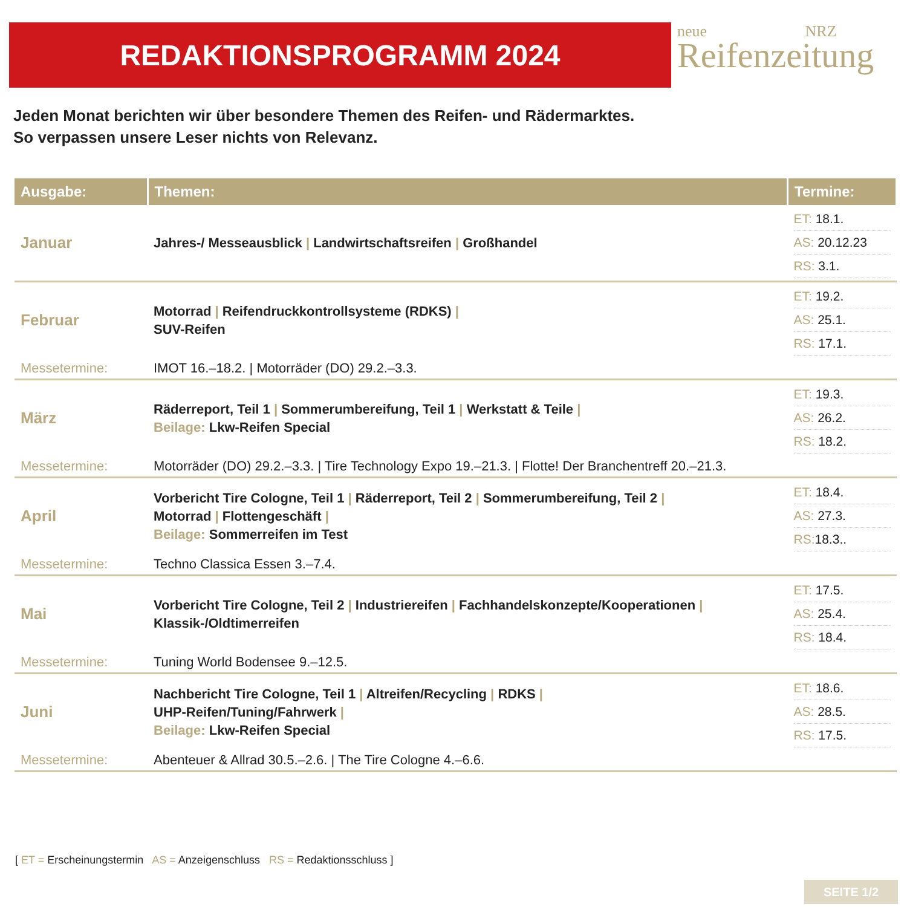REDAKTIONSPROGRAMM 2024
neue NRZ
Reifenzeitung
Jeden Monat berichten wir über besondere Themen des Reifen- und Rädermarktes.
So verpassen unsere Leser nichts von Relevanz.
| Ausgabe: | Themen: | Termine: |
| --- | --- | --- |
| Januar | Jahres-/ Messeausblick / Landwirtschaftsreifen / Großhandel | ET: 18.1. AS: 20.12.23 RS: 3.1. |
| Februar | Motorrad / Reifendruckkontrollsysteme (RDKS) / SUV-Reifen | ET: 19.2. AS: 25.1. RS: 17.1. |
| Messetermine: | IMOT 16.–18.2. / Motorräder (DO) 29.2.–3.3. | |
| März | Räderreport, Teil 1 / Sommerumbereifung, Teil 1 / Werkstatt & Teile / Beilage: Lkw-Reifen Special | ET: 19.3. AS: 26.2. RS: 18.2. |
| Messetermine: | Motorräder (DO) 29.2.–3.3. / Tire Technology Expo 19.–21.3. / Flotte! Der Branchentreff 20.–21.3. | |
| April | Vorbericht Tire Cologne, Teil 1 / Räderreport, Teil 2 / Sommerumbereifung, Teil 2 / Motorrad / Flottengeschäft / Beilage: Sommerreifen im Test | ET: 18.4. AS: 27.3. RS: 18.3.. |
| Messetermine: | Techno Classica Essen 3.–7.4. | |
| Mai | Vorbericht Tire Cologne, Teil 2 / Industriereifen / Fachhandelskonzepte/Kooperationen / Klassik-/Oldtimerreifen | ET: 17.5. AS: 25.4. RS: 18.4. |
| Messetermine: | Tuning World Bodensee 9.–12.5. | |
| Juni | Nachbericht Tire Cologne, Teil 1 / Altreifen/Recycling / RDKS / UHP-Reifen/Tuning/Fahrwerk / Beilage: Lkw-Reifen Special | ET: 18.6. AS: 28.5. RS: 17.5. |
| Messetermine: | Abenteuer & Allrad 30.5.–2.6. / The Tire Cologne 4.–6.6. | |
[ ET = Erscheinungstermin AS = Anzeigenschluss RS = Redaktionsschluss ]
SEITE 1/2